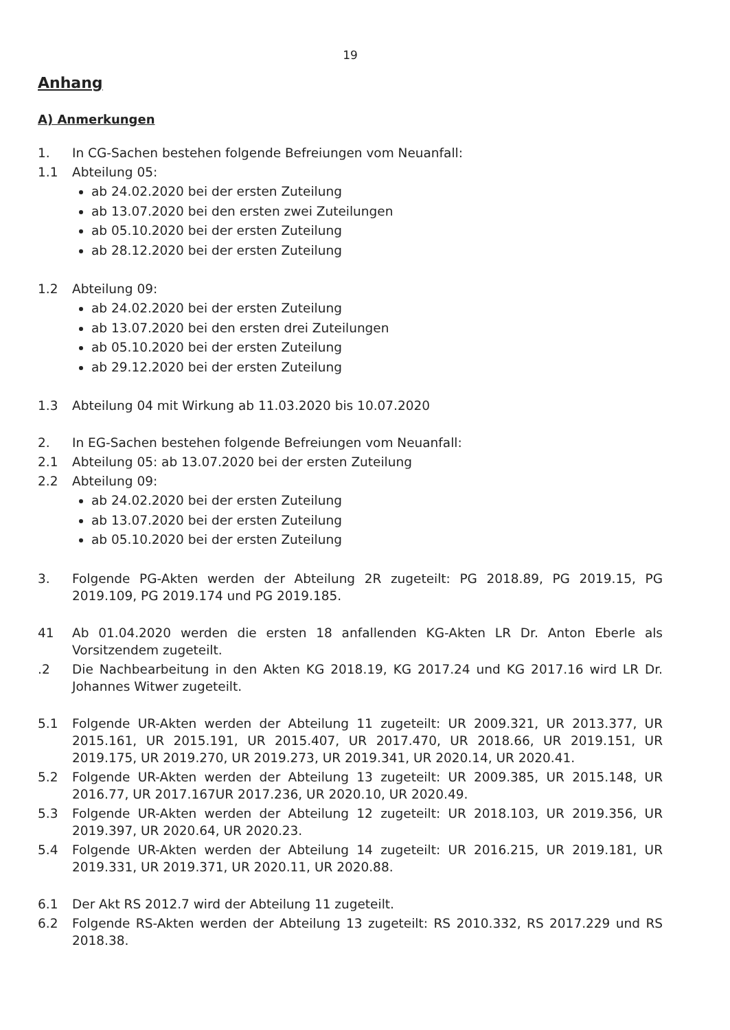19
Anhang
A) Anmerkungen
1. In CG-Sachen bestehen folgende Befreiungen vom Neuanfall:
1.1 Abteilung 05:
ab 24.02.2020 bei der ersten Zuteilung
ab 13.07.2020 bei den ersten zwei Zuteilungen
ab 05.10.2020 bei der ersten Zuteilung
ab 28.12.2020 bei der ersten Zuteilung
1.2 Abteilung 09:
ab 24.02.2020 bei der ersten Zuteilung
ab 13.07.2020 bei den ersten drei Zuteilungen
ab 05.10.2020 bei der ersten Zuteilung
ab 29.12.2020 bei der ersten Zuteilung
1.3 Abteilung 04 mit Wirkung ab 11.03.2020 bis 10.07.2020
2. In EG-Sachen bestehen folgende Befreiungen vom Neuanfall:
2.1 Abteilung 05: ab 13.07.2020 bei der ersten Zuteilung
2.2 Abteilung 09:
ab 24.02.2020 bei der ersten Zuteilung
ab 13.07.2020 bei der ersten Zuteilung
ab 05.10.2020 bei der ersten Zuteilung
3. Folgende PG-Akten werden der Abteilung 2R zugeteilt: PG 2018.89, PG 2019.15, PG 2019.109, PG 2019.174 und PG 2019.185.
41 Ab 01.04.2020 werden die ersten 18 anfallenden KG-Akten LR Dr. Anton Eberle als Vorsitzendem zugeteilt.
.2 Die Nachbearbeitung in den Akten KG 2018.19, KG 2017.24 und KG 2017.16 wird LR Dr. Johannes Witwer zugeteilt.
5.1 Folgende UR-Akten werden der Abteilung 11 zugeteilt: UR 2009.321, UR 2013.377, UR 2015.161, UR 2015.191, UR 2015.407, UR 2017.470, UR 2018.66, UR 2019.151, UR 2019.175, UR 2019.270, UR 2019.273, UR 2019.341, UR 2020.14, UR 2020.41.
5.2 Folgende UR-Akten werden der Abteilung 13 zugeteilt: UR 2009.385, UR 2015.148, UR 2016.77, UR 2017.167UR 2017.236, UR 2020.10, UR 2020.49.
5.3 Folgende UR-Akten werden der Abteilung 12 zugeteilt: UR 2018.103, UR 2019.356, UR 2019.397, UR 2020.64, UR 2020.23.
5.4 Folgende UR-Akten werden der Abteilung 14 zugeteilt: UR 2016.215, UR 2019.181, UR 2019.331, UR 2019.371, UR 2020.11, UR 2020.88.
6.1 Der Akt RS 2012.7 wird der Abteilung 11 zugeteilt.
6.2 Folgende RS-Akten werden der Abteilung 13 zugeteilt: RS 2010.332, RS 2017.229 und RS 2018.38.